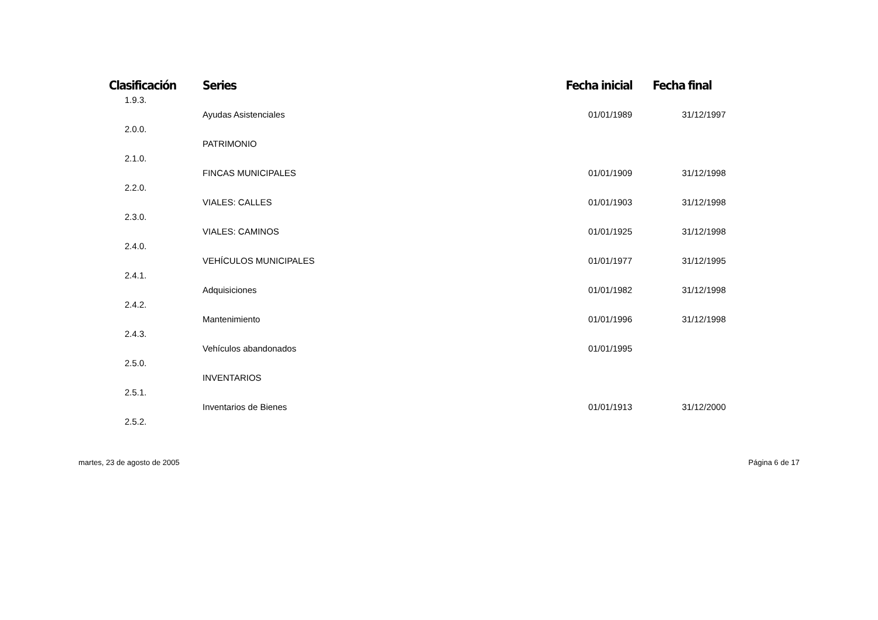| Clasificación | Series | Fecha inicial | Fecha final |
| --- | --- | --- | --- |
| 1.9.3. | | | |
| | Ayudas Asistenciales | 01/01/1989 | 31/12/1997 |
| 2.0.0. | | | |
| | PATRIMONIO | | |
| 2.1.0. | | | |
| | FINCAS MUNICIPALES | 01/01/1909 | 31/12/1998 |
| 2.2.0. | | | |
| | VIALES: CALLES | 01/01/1903 | 31/12/1998 |
| 2.3.0. | | | |
| | VIALES: CAMINOS | 01/01/1925 | 31/12/1998 |
| 2.4.0. | | | |
| | VEHÍCULOS MUNICIPALES | 01/01/1977 | 31/12/1995 |
| 2.4.1. | | | |
| | Adquisiciones | 01/01/1982 | 31/12/1998 |
| 2.4.2. | | | |
| | Mantenimiento | 01/01/1996 | 31/12/1998 |
| 2.4.3. | | | |
| | Vehículos abandonados | 01/01/1995 | |
| 2.5.0. | | | |
| | INVENTARIOS | | |
| 2.5.1. | | | |
| | Inventarios de Bienes | 01/01/1913 | 31/12/2000 |
| 2.5.2. | | | |
martes, 23 de agosto de 2005 Página 6 de 17